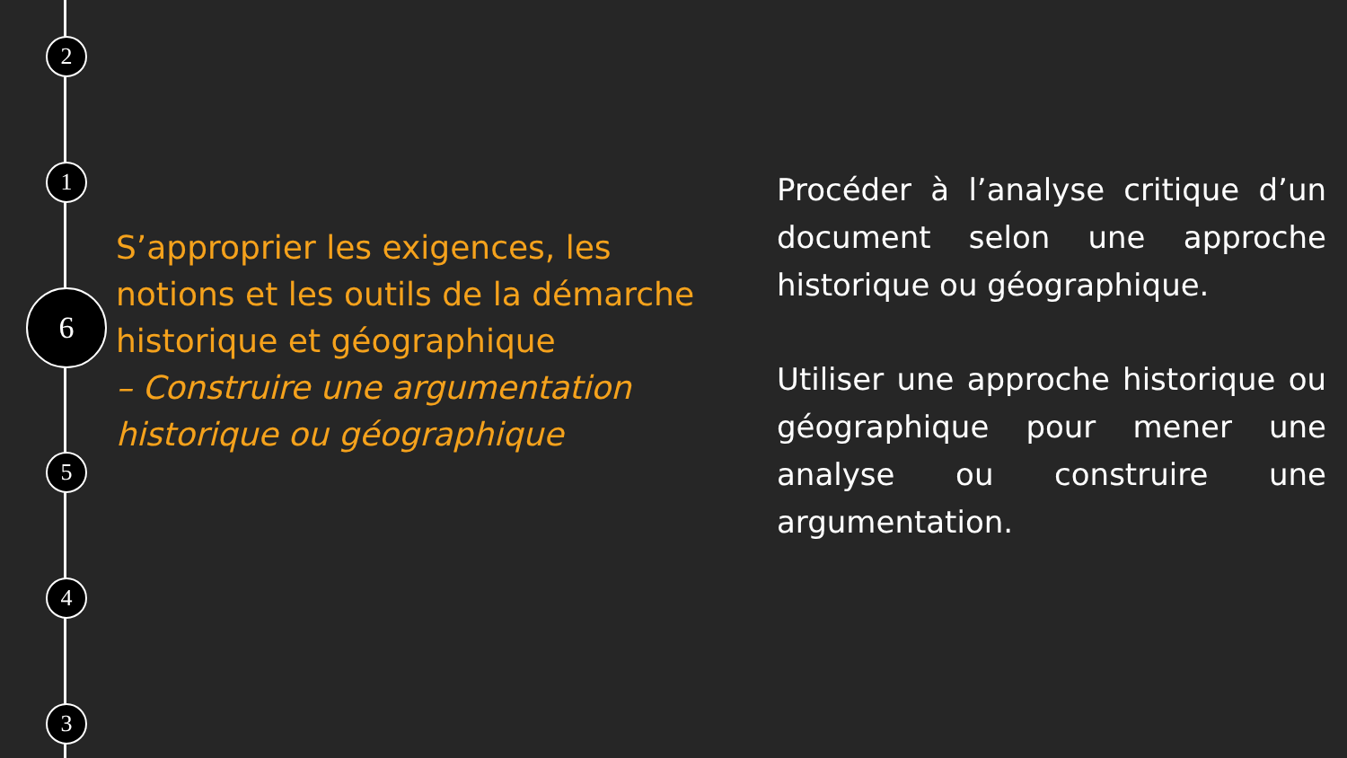2
1
6
5
4
3
S’approprier les exigences, les notions et les outils de la démarche historique et géographique
– Construire une argumentation historique ou géographique
Procéder à l’analyse critique d’un document selon une approche historique ou géographique.
Utiliser une approche historique ou géographique pour mener une analyse ou construire une argumentation.